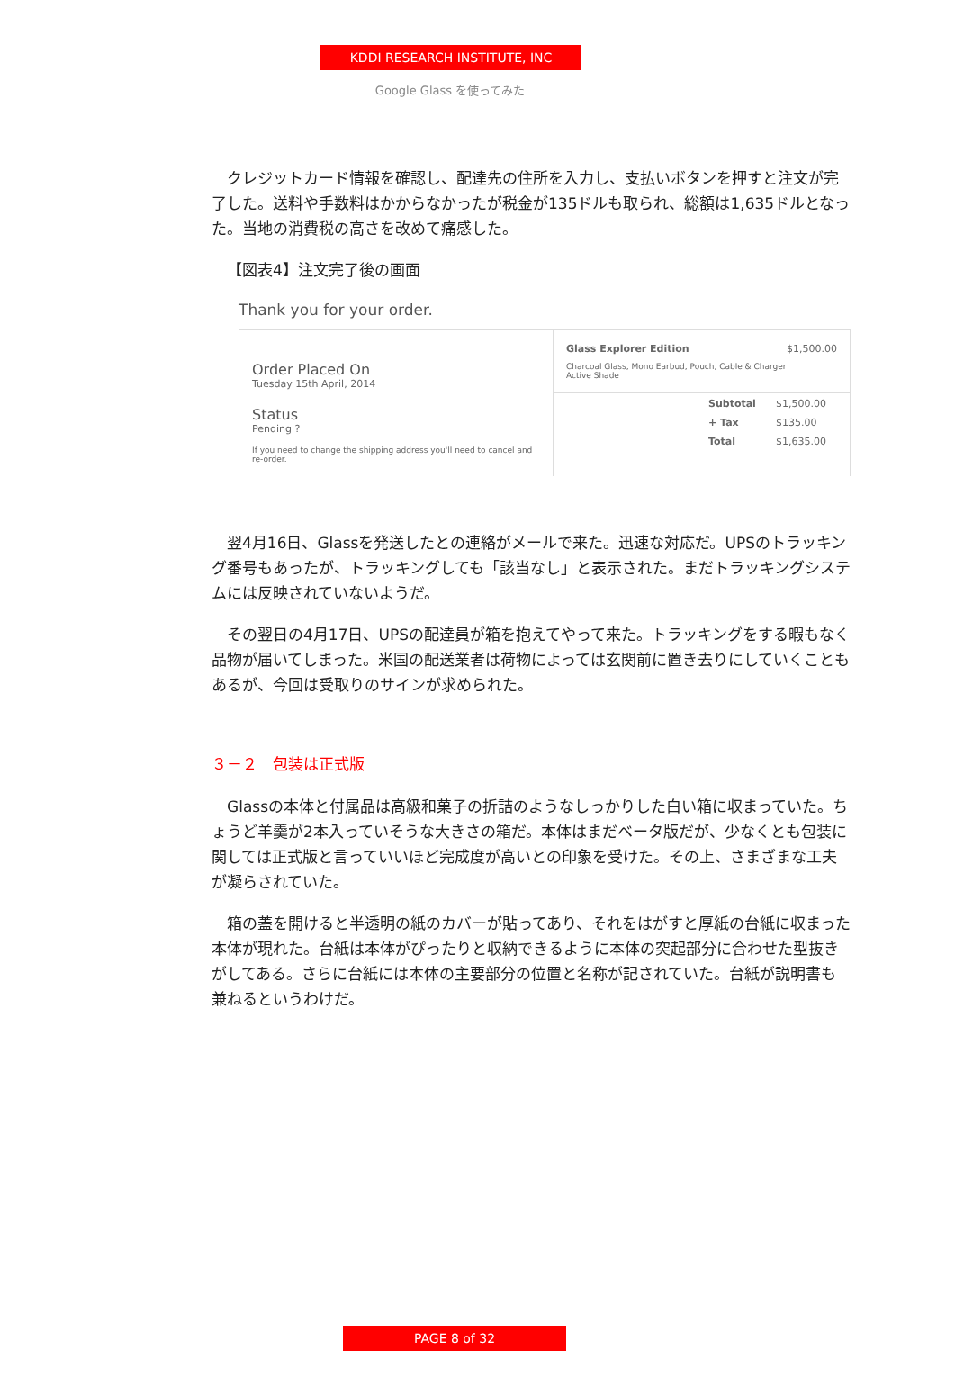KDDI RESEARCH INSTITUTE, INC
Google Glass を使ってみた
クレジットカード情報を確認し、配達先の住所を入力し、支払いボタンを押すと注文が完了した。送料や手数料はかからなかったが税金が135ドルも取られ、総額は1,635ドルとなった。当地の消費税の高さを改めて痛感した。
【図表4】注文完了後の画面
Thank you for your order.
Order Placed On
Tuesday 15th April, 2014
Status
Pending ?
If you need to change the shipping address you'll need to cancel and re-order.
Glass Explorer Edition $1,500.00
Charcoal Glass, Mono Earbud, Pouch, Cable & Charger
Active Shade
| Subtotal | $1,500.00 |
| + Tax | $135.00 |
| Total | $1,635.00 |
翌4月16日、Glassを発送したとの連絡がメールで来た。迅速な対応だ。UPSのトラッキング番号もあったが、トラッキングしても「該当なし」と表示された。まだトラッキングシステムには反映されていないようだ。
その翌日の4月17日、UPSの配達員が箱を抱えてやって来た。トラッキングをする暇もなく品物が届いてしまった。米国の配送業者は荷物によっては玄関前に置き去りにしていくこともあるが、今回は受取りのサインが求められた。
３－２　包装は正式版
Glassの本体と付属品は高級和菓子の折詰のようなしっかりした白い箱に収まっていた。ちょうど羊羹が2本入っていそうな大きさの箱だ。本体はまだベータ版だが、少なくとも包装に関しては正式版と言っていいほど完成度が高いとの印象を受けた。その上、さまざまな工夫が凝らされていた。
箱の蓋を開けると半透明の紙のカバーが貼ってあり、それをはがすと厚紙の台紙に収まった本体が現れた。台紙は本体がぴったりと収納できるように本体の突起部分に合わせた型抜きがしてある。さらに台紙には本体の主要部分の位置と名称が記されていた。台紙が説明書も兼ねるというわけだ。
PAGE 8 of 32